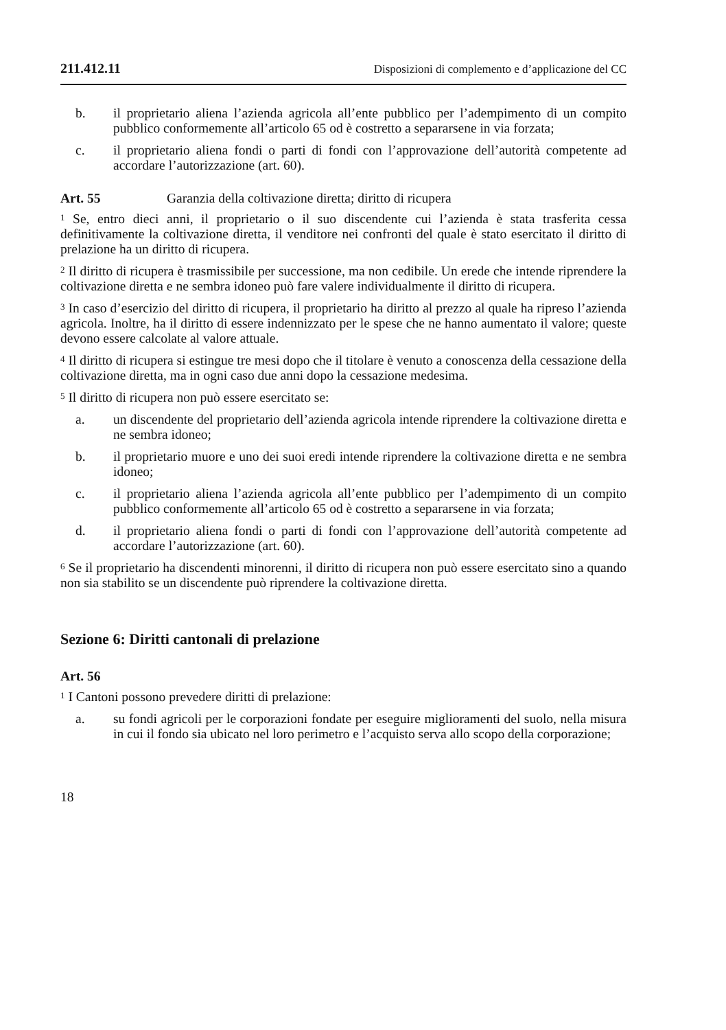211.412.11 Disposizioni di complemento e d’applicazione del CC
b. il proprietario aliena l’azienda agricola all’ente pubblico per l’adempimento di un compito pubblico conformemente all’articolo 65 od è costretto a separarsene in via forzata;
c. il proprietario aliena fondi o parti di fondi con l’approvazione dell’autorità competente ad accordare l’autorizzazione (art. 60).
Art. 55 Garanzia della coltivazione diretta; diritto di ricupera
<sup>1</sup> Se, entro dieci anni, il proprietario o il suo discendente cui l’azienda è stata trasferita cessa definitivamente la coltivazione diretta, il venditore nei confronti del quale è stato esercitato il diritto di prelazione ha un diritto di ricupera.
<sup>2</sup> Il diritto di ricupera è trasmissibile per successione, ma non cedibile. Un erede che intende riprendere la coltivazione diretta e ne sembra idoneo può fare valere individualmente il diritto di ricupera.
<sup>3</sup> In caso d’esercizio del diritto di ricupera, il proprietario ha diritto al prezzo al quale ha ripreso l’azienda agricola. Inoltre, ha il diritto di essere indennizzato per le spese che ne hanno aumentato il valore; queste devono essere calcolate al valore attuale.
<sup>4</sup> Il diritto di ricupera si estingue tre mesi dopo che il titolare è venuto a conoscenza della cessazione della coltivazione diretta, ma in ogni caso due anni dopo la cessazione medesima.
<sup>5</sup> Il diritto di ricupera non può essere esercitato se:
a. un discendente del proprietario dell’azienda agricola intende riprendere la coltivazione diretta e ne sembra idoneo;
b. il proprietario muore e uno dei suoi eredi intende riprendere la coltivazione diretta e ne sembra idoneo;
c. il proprietario aliena l’azienda agricola all’ente pubblico per l’adempimento di un compito pubblico conformemente all’articolo 65 od è costretto a separarsene in via forzata;
d. il proprietario aliena fondi o parti di fondi con l’approvazione dell’autorità competente ad accordare l’autorizzazione (art. 60).
<sup>6</sup> Se il proprietario ha discendenti minorenni, il diritto di ricupera non può essere esercitato sino a quando non sia stabilito se un discendente può riprendere la coltivazione diretta.
Sezione 6: Diritti cantonali di prelazione
Art. 56
<sup>1</sup> I Cantoni possono prevedere diritti di prelazione:
a. su fondi agricoli per le corporazioni fondate per eseguire miglioramenti del suolo, nella misura in cui il fondo sia ubicato nel loro perimetro e l’acquisto serva allo scopo della corporazione;
18